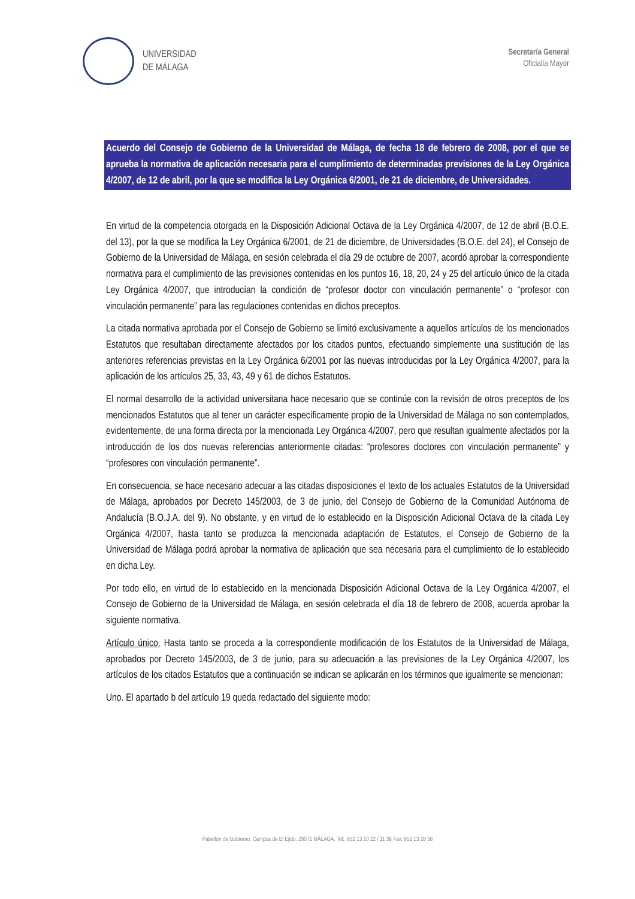UNIVERSIDAD
DE MÁLAGA
Secretaría General
Oficialía Mayor
Acuerdo del Consejo de Gobierno de la Universidad de Málaga, de fecha 18 de febrero de 2008, por el que se aprueba la normativa de aplicación necesaria para el cumplimiento de determinadas previsiones de la Ley Orgánica 4/2007, de 12 de abril, por la que se modifica la Ley Orgánica 6/2001, de 21 de diciembre, de Universidades.
En virtud de la competencia otorgada en la Disposición Adicional Octava de la Ley Orgánica 4/2007, de 12 de abril (B.O.E. del 13), por la que se modifica la Ley Orgánica 6/2001, de 21 de diciembre, de Universidades (B.O.E. del 24), el Consejo de Gobierno de la Universidad de Málaga, en sesión celebrada el día 29 de octubre de 2007, acordó aprobar la correspondiente normativa para el cumplimiento de las previsiones contenidas en los puntos 16, 18, 20, 24 y 25 del artículo único de la citada Ley Orgánica 4/2007, que introducían la condición de “profesor doctor con vinculación permanente” o “profesor con vinculación permanente” para las regulaciones contenidas en dichos preceptos.
La citada normativa aprobada por el Consejo de Gobierno se limitó exclusivamente a aquellos artículos de los mencionados Estatutos que resultaban directamente afectados por los citados puntos, efectuando simplemente una sustitución de las anteriores referencias previstas en la Ley Orgánica 6/2001 por las nuevas introducidas por la Ley Orgánica 4/2007, para la aplicación de los artículos 25, 33, 43, 49 y 61 de dichos Estatutos.
El normal desarrollo de la actividad universitaria hace necesario que se continúe con la revisión de otros preceptos de los mencionados Estatutos que al tener un carácter específicamente propio de la Universidad de Málaga no son contemplados, evidentemente, de una forma directa por la mencionada Ley Orgánica 4/2007, pero que resultan igualmente afectados por la introducción de los dos nuevas referencias anteriormente citadas: “profesores doctores con vinculación permanente” y “profesores con vinculación permanente”.
En consecuencia, se hace necesario adecuar a las citadas disposiciones el texto de los actuales Estatutos de la Universidad de Málaga, aprobados por Decreto 145/2003, de 3 de junio, del Consejo de Gobierno de la Comunidad Autónoma de Andalucía (B.O.J.A. del 9). No obstante, y en virtud de lo establecido en la Disposición Adicional Octava de la citada Ley Orgánica 4/2007, hasta tanto se produzca la mencionada adaptación de Estatutos, el Consejo de Gobierno de la Universidad de Málaga podrá aprobar la normativa de aplicación que sea necesaria para el cumplimiento de lo establecido en dicha Ley.
Por todo ello, en virtud de lo establecido en la mencionada Disposición Adicional Octava de la Ley Orgánica 4/2007, el Consejo de Gobierno de la Universidad de Málaga, en sesión celebrada el día 18 de febrero de 2008, acuerda aprobar la siguiente normativa.
Artículo único. Hasta tanto se proceda a la correspondiente modificación de los Estatutos de la Universidad de Málaga, aprobados por Decreto 145/2003, de 3 de junio, para su adecuación a las previsiones de la Ley Orgánica 4/2007, los artículos de los citados Estatutos que a continuación se indican se aplicarán en los términos que igualmente se mencionan:
Uno. El apartado b del artículo 19 queda redactado del siguiente modo:
Pabellón de Gobierno. Campus de El Ejido. 29071 MÁLAGA. Tel:. 952 13 10 22 / 11 36 Fax: 952 13 28 36